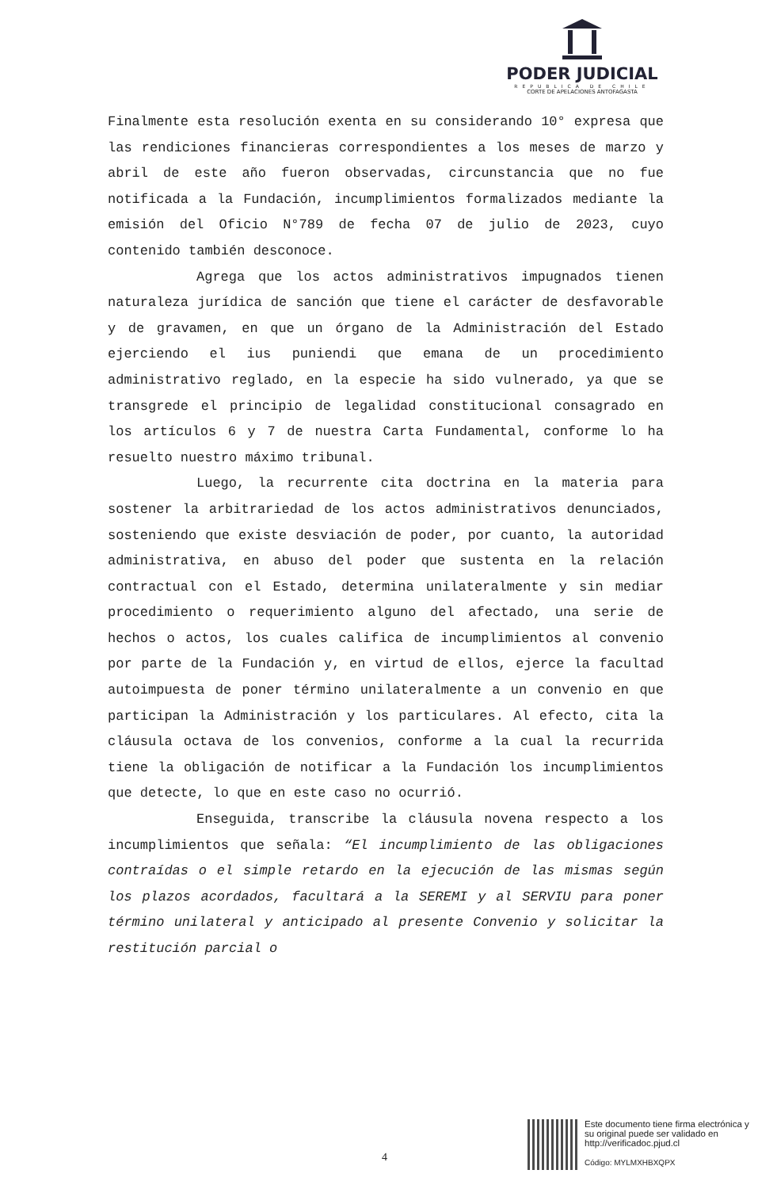PODER JUDICIAL
REPUBLICA DE CHILE
CORTE DE APELACIONES ANTOFAGASTA
Finalmente esta resolución exenta en su considerando 10° expresa que las rendiciones financieras correspondientes a los meses de marzo y abril de este año fueron observadas, circunstancia que no fue notificada a la Fundación, incumplimientos formalizados mediante la emisión del Oficio N°789 de fecha 07 de julio de 2023, cuyo contenido también desconoce.
Agrega que los actos administrativos impugnados tienen naturaleza jurídica de sanción que tiene el carácter de desfavorable y de gravamen, en que un órgano de la Administración del Estado ejerciendo el ius puniendi que emana de un procedimiento administrativo reglado, en la especie ha sido vulnerado, ya que se transgrede el principio de legalidad constitucional consagrado en los artículos 6 y 7 de nuestra Carta Fundamental, conforme lo ha resuelto nuestro máximo tribunal.
Luego, la recurrente cita doctrina en la materia para sostener la arbitrariedad de los actos administrativos denunciados, sosteniendo que existe desviación de poder, por cuanto, la autoridad administrativa, en abuso del poder que sustenta en la relación contractual con el Estado, determina unilateralmente y sin mediar procedimiento o requerimiento alguno del afectado, una serie de hechos o actos, los cuales califica de incumplimientos al convenio por parte de la Fundación y, en virtud de ellos, ejerce la facultad autoimpuesta de poner término unilateralmente a un convenio en que participan la Administración y los particulares. Al efecto, cita la cláusula octava de los convenios, conforme a la cual la recurrida tiene la obligación de notificar a la Fundación los incumplimientos que detecte, lo que en este caso no ocurrió.
Enseguida, transcribe la cláusula novena respecto a los incumplimientos que señala: “El incumplimiento de las obligaciones contraídas o el simple retardo en la ejecución de las mismas según los plazos acordados, facultará a la SEREMI y al SERVIU para poner término unilateral y anticipado al presente Convenio y solicitar la restitución parcial o
4
Este documento tiene firma electrónica y su original puede ser validado en http://verificadoc.pjud.cl
Código: MYLMXHBXQPX